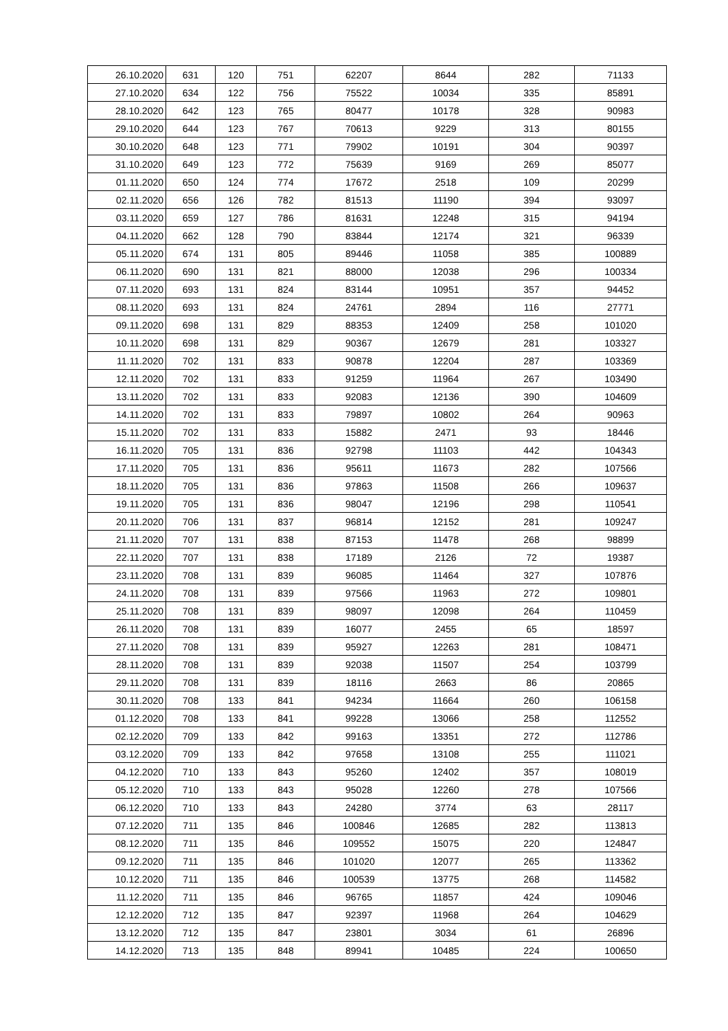| 26.10.2020 | 631 | 120 | 751 | 62207 | 8644 | 282 | 71133 |
| 27.10.2020 | 634 | 122 | 756 | 75522 | 10034 | 335 | 85891 |
| 28.10.2020 | 642 | 123 | 765 | 80477 | 10178 | 328 | 90983 |
| 29.10.2020 | 644 | 123 | 767 | 70613 | 9229 | 313 | 80155 |
| 30.10.2020 | 648 | 123 | 771 | 79902 | 10191 | 304 | 90397 |
| 31.10.2020 | 649 | 123 | 772 | 75639 | 9169 | 269 | 85077 |
| 01.11.2020 | 650 | 124 | 774 | 17672 | 2518 | 109 | 20299 |
| 02.11.2020 | 656 | 126 | 782 | 81513 | 11190 | 394 | 93097 |
| 03.11.2020 | 659 | 127 | 786 | 81631 | 12248 | 315 | 94194 |
| 04.11.2020 | 662 | 128 | 790 | 83844 | 12174 | 321 | 96339 |
| 05.11.2020 | 674 | 131 | 805 | 89446 | 11058 | 385 | 100889 |
| 06.11.2020 | 690 | 131 | 821 | 88000 | 12038 | 296 | 100334 |
| 07.11.2020 | 693 | 131 | 824 | 83144 | 10951 | 357 | 94452 |
| 08.11.2020 | 693 | 131 | 824 | 24761 | 2894 | 116 | 27771 |
| 09.11.2020 | 698 | 131 | 829 | 88353 | 12409 | 258 | 101020 |
| 10.11.2020 | 698 | 131 | 829 | 90367 | 12679 | 281 | 103327 |
| 11.11.2020 | 702 | 131 | 833 | 90878 | 12204 | 287 | 103369 |
| 12.11.2020 | 702 | 131 | 833 | 91259 | 11964 | 267 | 103490 |
| 13.11.2020 | 702 | 131 | 833 | 92083 | 12136 | 390 | 104609 |
| 14.11.2020 | 702 | 131 | 833 | 79897 | 10802 | 264 | 90963 |
| 15.11.2020 | 702 | 131 | 833 | 15882 | 2471 | 93 | 18446 |
| 16.11.2020 | 705 | 131 | 836 | 92798 | 11103 | 442 | 104343 |
| 17.11.2020 | 705 | 131 | 836 | 95611 | 11673 | 282 | 107566 |
| 18.11.2020 | 705 | 131 | 836 | 97863 | 11508 | 266 | 109637 |
| 19.11.2020 | 705 | 131 | 836 | 98047 | 12196 | 298 | 110541 |
| 20.11.2020 | 706 | 131 | 837 | 96814 | 12152 | 281 | 109247 |
| 21.11.2020 | 707 | 131 | 838 | 87153 | 11478 | 268 | 98899 |
| 22.11.2020 | 707 | 131 | 838 | 17189 | 2126 | 72 | 19387 |
| 23.11.2020 | 708 | 131 | 839 | 96085 | 11464 | 327 | 107876 |
| 24.11.2020 | 708 | 131 | 839 | 97566 | 11963 | 272 | 109801 |
| 25.11.2020 | 708 | 131 | 839 | 98097 | 12098 | 264 | 110459 |
| 26.11.2020 | 708 | 131 | 839 | 16077 | 2455 | 65 | 18597 |
| 27.11.2020 | 708 | 131 | 839 | 95927 | 12263 | 281 | 108471 |
| 28.11.2020 | 708 | 131 | 839 | 92038 | 11507 | 254 | 103799 |
| 29.11.2020 | 708 | 131 | 839 | 18116 | 2663 | 86 | 20865 |
| 30.11.2020 | 708 | 133 | 841 | 94234 | 11664 | 260 | 106158 |
| 01.12.2020 | 708 | 133 | 841 | 99228 | 13066 | 258 | 112552 |
| 02.12.2020 | 709 | 133 | 842 | 99163 | 13351 | 272 | 112786 |
| 03.12.2020 | 709 | 133 | 842 | 97658 | 13108 | 255 | 111021 |
| 04.12.2020 | 710 | 133 | 843 | 95260 | 12402 | 357 | 108019 |
| 05.12.2020 | 710 | 133 | 843 | 95028 | 12260 | 278 | 107566 |
| 06.12.2020 | 710 | 133 | 843 | 24280 | 3774 | 63 | 28117 |
| 07.12.2020 | 711 | 135 | 846 | 100846 | 12685 | 282 | 113813 |
| 08.12.2020 | 711 | 135 | 846 | 109552 | 15075 | 220 | 124847 |
| 09.12.2020 | 711 | 135 | 846 | 101020 | 12077 | 265 | 113362 |
| 10.12.2020 | 711 | 135 | 846 | 100539 | 13775 | 268 | 114582 |
| 11.12.2020 | 711 | 135 | 846 | 96765 | 11857 | 424 | 109046 |
| 12.12.2020 | 712 | 135 | 847 | 92397 | 11968 | 264 | 104629 |
| 13.12.2020 | 712 | 135 | 847 | 23801 | 3034 | 61 | 26896 |
| 14.12.2020 | 713 | 135 | 848 | 89941 | 10485 | 224 | 100650 |